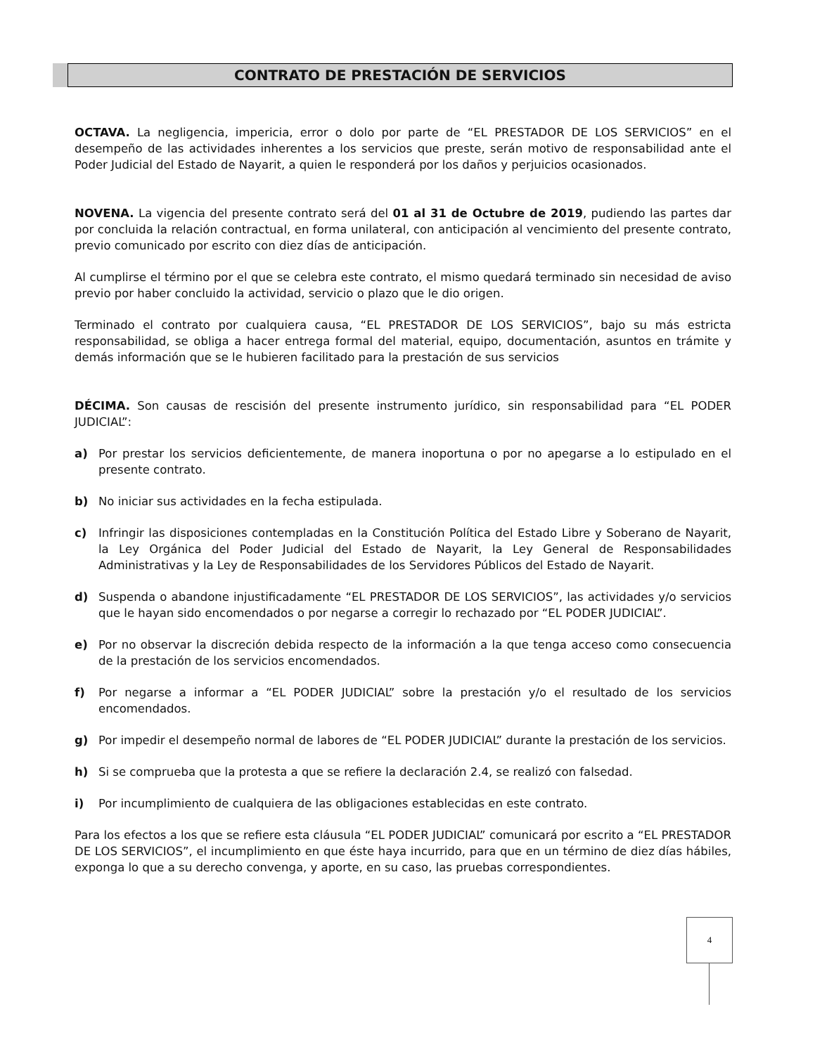CONTRATO DE PRESTACIÓN DE SERVICIOS
OCTAVA. La negligencia, impericia, error o dolo por parte de “EL PRESTADOR DE LOS SERVICIOS” en el desempeño de las actividades inherentes a los servicios que preste, serán motivo de responsabilidad ante el Poder Judicial del Estado de Nayarit, a quien le responderá por los daños y perjuicios ocasionados.
NOVENA. La vigencia del presente contrato será del 01 al 31 de Octubre de 2019, pudiendo las partes dar por concluida la relación contractual, en forma unilateral, con anticipación al vencimiento del presente contrato, previo comunicado por escrito con diez días de anticipación.
Al cumplirse el término por el que se celebra este contrato, el mismo quedará terminado sin necesidad de aviso previo por haber concluido la actividad, servicio o plazo que le dio origen.
Terminado el contrato por cualquiera causa, “EL PRESTADOR DE LOS SERVICIOS”, bajo su más estricta responsabilidad, se obliga a hacer entrega formal del material, equipo, documentación, asuntos en trámite y demás información que se le hubieren facilitado para la prestación de sus servicios
DÉCIMA. Son causas de rescisión del presente instrumento jurídico, sin responsabilidad para “EL PODER JUDICIAL”:
a) Por prestar los servicios deficientemente, de manera inoportuna o por no apegarse a lo estipulado en el presente contrato.
b) No iniciar sus actividades en la fecha estipulada.
c) Infringir las disposiciones contempladas en la Constitución Política del Estado Libre y Soberano de Nayarit, la Ley Orgánica del Poder Judicial del Estado de Nayarit, la Ley General de Responsabilidades Administrativas y la Ley de Responsabilidades de los Servidores Públicos del Estado de Nayarit.
d) Suspenda o abandone injustificadamente “EL PRESTADOR DE LOS SERVICIOS”, las actividades y/o servicios que le hayan sido encomendados o por negarse a corregir lo rechazado por “EL PODER JUDICIAL”.
e) Por no observar la discreción debida respecto de la información a la que tenga acceso como consecuencia de la prestación de los servicios encomendados.
f) Por negarse a informar a “EL PODER JUDICIAL” sobre la prestación y/o el resultado de los servicios encomendados.
g) Por impedir el desempeño normal de labores de “EL PODER JUDICIAL” durante la prestación de los servicios.
h) Si se comprueba que la protesta a que se refiere la declaración 2.4, se realizó con falsedad.
i) Por incumplimiento de cualquiera de las obligaciones establecidas en este contrato.
Para los efectos a los que se refiere esta cláusula “EL PODER JUDICIAL” comunicará por escrito a “EL PRESTADOR DE LOS SERVICIOS”, el incumplimiento en que éste haya incurrido, para que en un término de diez días hábiles, exponga lo que a su derecho convenga, y aporte, en su caso, las pruebas correspondientes.
4